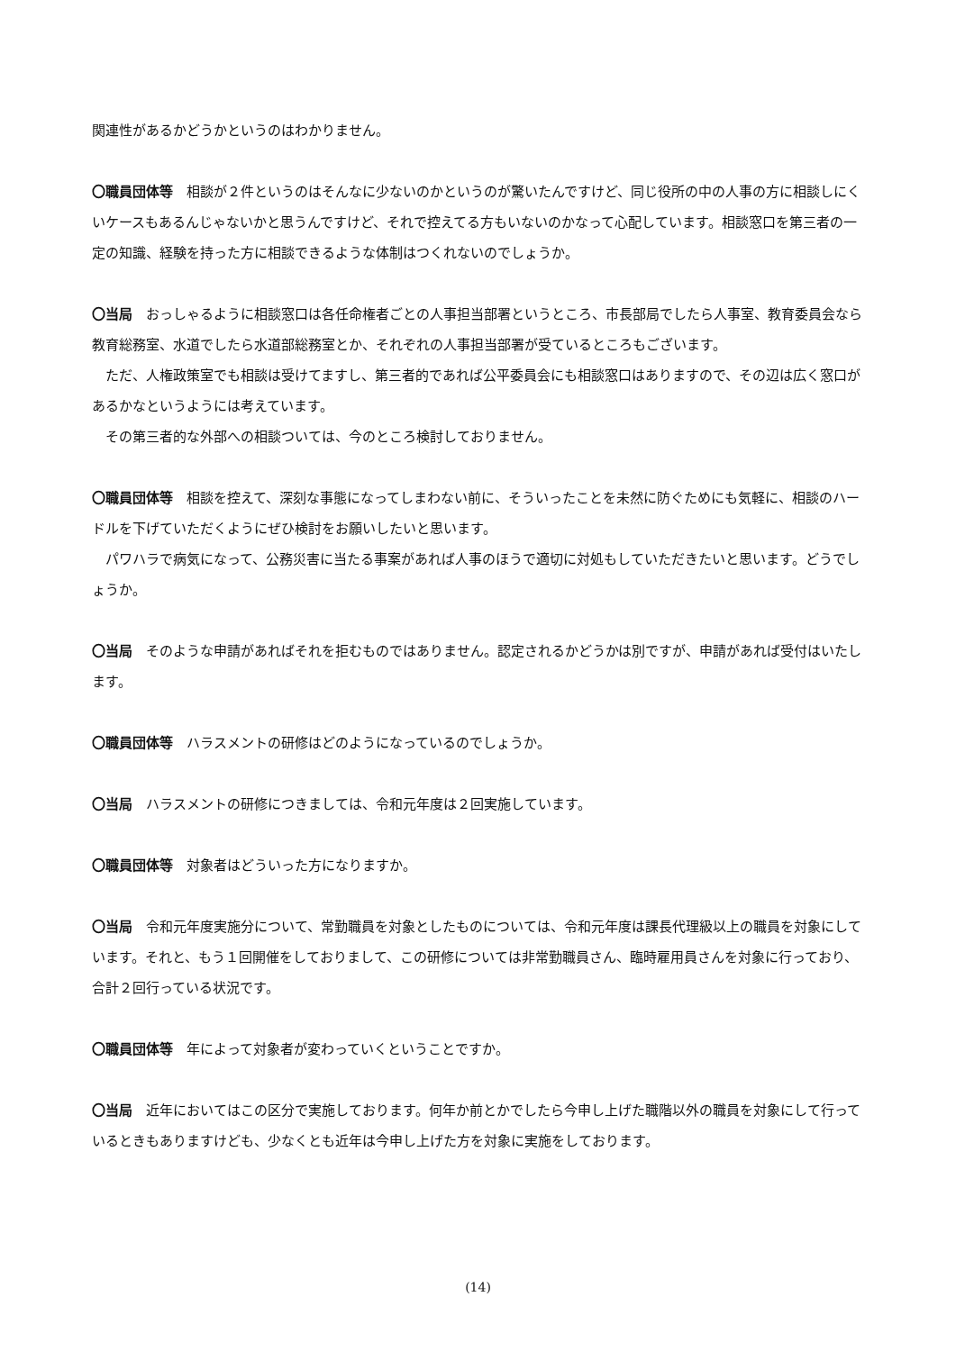関連性があるかどうかというのはわかりません。
〇職員団体等　相談が２件というのはそんなに少ないのかというのが驚いたんですけど、同じ役所の中の人事の方に相談しにくいケースもあるんじゃないかと思うんですけど、それで控えてる方もいないのかなって心配しています。相談窓口を第三者の一定の知識、経験を持った方に相談できるような体制はつくれないのでしょうか。
〇当局　おっしゃるように相談窓口は各任命権者ごとの人事担当部署というところ、市長部局でしたら人事室、教育委員会なら教育総務室、水道でしたら水道部総務室とか、それぞれの人事担当部署が受ているところもございます。
ただ、人権政策室でも相談は受けてますし、第三者的であれば公平委員会にも相談窓口はありますので、その辺は広く窓口があるかなというようには考えています。
その第三者的な外部への相談ついては、今のところ検討しておりません。
〇職員団体等　相談を控えて、深刻な事態になってしまわない前に、そういったことを未然に防ぐためにも気軽に、相談のハードルを下げていただくようにぜひ検討をお願いしたいと思います。
パワハラで病気になって、公務災害に当たる事案があれば人事のほうで適切に対処もしていただきたいと思います。どうでしょうか。
〇当局　そのような申請があればそれを拒むものではありません。認定されるかどうかは別ですが、申請があれば受付はいたします。
〇職員団体等　ハラスメントの研修はどのようになっているのでしょうか。
〇当局　ハラスメントの研修につきましては、令和元年度は２回実施しています。
〇職員団体等　対象者はどういった方になりますか。
〇当局　令和元年度実施分について、常勤職員を対象としたものについては、令和元年度は課長代理級以上の職員を対象にしています。それと、もう１回開催をしておりまして、この研修については非常勤職員さん、臨時雇用員さんを対象に行っており、合計２回行っている状況です。
〇職員団体等　年によって対象者が変わっていくということですか。
〇当局　近年においてはこの区分で実施しております。何年か前とかでしたら今申し上げた職階以外の職員を対象にして行っているときもありますけども、少なくとも近年は今申し上げた方を対象に実施をしております。
(14)